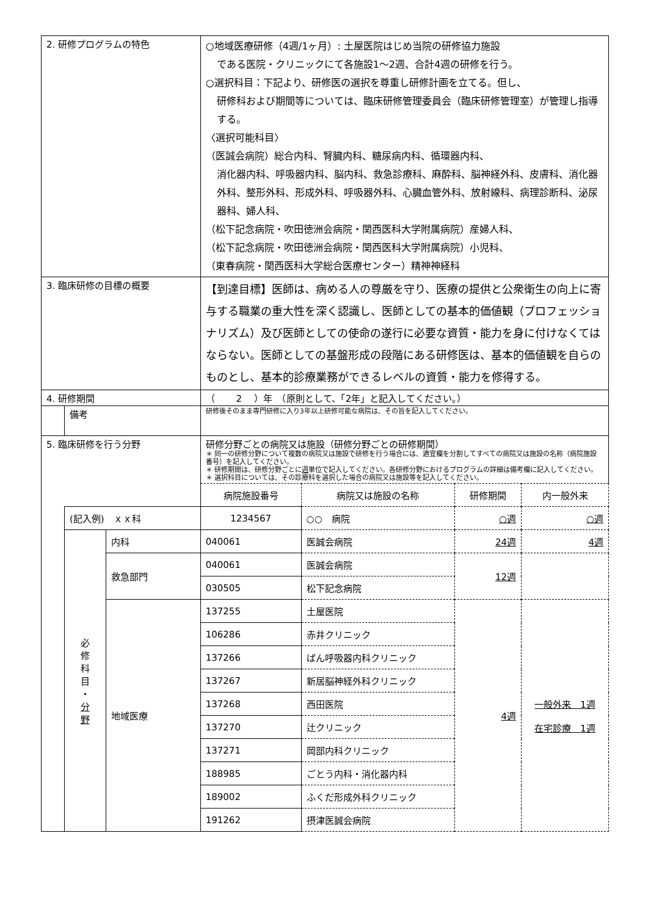| 2. 研修プログラムの特色 | | | ○地域医療研修（4週/1ヶ月）: 土屋医院はじめ当院の研修協力施設 である医院・クリニックにて各施設1〜2週、合計4週の研修を行う。 ○選択科目：下記より、研修医の選択を尊重し研修計画を立てる。但し、 研修科および期間等については、臨床研修管理委員会（臨床研修管理室）が管理し指導する。 〈選択可能科目〉 （医誠会病院）総合内科、腎臓内科、糖尿病内科、循環器内科、 消化器内科、呼吸器内科、脳内科、救急診療科、麻酔科、脳神経外科、皮膚科、消化器外科、整形外科、形成外科、呼吸器外科、心臓血管外科、放射線科、病理診断科、泌尿器科、婦人科、 （松下記念病院・吹田徳洲会病院・関西医科大学附属病院）産婦人科、 （松下記念病院・吹田徳洲会病院・関西医科大学附属病院）小児科、 （東春病院・関西医科大学総合医療センター）精神神経科 | | | |
| 3. 臨床研修の目標の概要 | | | 【到達目標】医師は、病める人の尊厳を守り、医療の提供と公衆衛生の向上に寄与する職業の重大性を深く認識し、医師としての基本的価値観（プロフェッショナリズム）及び医師としての使命の遂行に必要な資質・能力を身に付けなくてはならない。医師としての基盤形成の段階にある研修医は、基本的価値観を自らのものとし、基本的診療業務ができるレベルの資質・能力を修得する。 | | | |
| 4. 研修期間 | | | （ 2 ）年 （原則として、「2年」と記入してください。） | | | |
| | 備考 | | 研修後そのまま専門研修に入り3年以上研修可能な病院は、その旨を記入してください。 | | | |
| 5. 臨床研修を行う分野 | | | 研修分野ごとの病院又は施設（研修分野ごとの研修期間） ＊ 同一の研修分野について複数の病院又は施設で研修を行う場合には、適宜欄を分割してすべての病院又は施設の名称（病院施設番号）を記入してください。 ＊ 研修期間は、研修分野ごとに 週 単位で記入してください。各研修分野におけるプログラムの詳細は備考欄に記入してください。 ＊ 選択科目については、その診療科を選択した場合の病院又は施設等を記入してください。 | | | |
| | | | 病院施設番号 | 病院又は施設の名称 | 研修期間 | 内一般外来 |
| | (記入例) ｘｘ科 | | 1234567 | ○○ 病院 | ○週 | ○週 |
| | 必 修 科 目 ・ 分 野 | 内科 | 040061 | 医誠会病院 | 24週 | 4週 |
| | | 救急部門 | 040061 | 医誠会病院 | 12週 | |
| | | | 030505 | 松下記念病院 | | |
| | | 地域医療 | 137255 | 土屋医院 | 4週 | 一般外来 1週 在宅診療 1週 |
| | | | 106286 | 赤井クリニック | | |
| | | | 137266 | ばん呼吸器内科クリニック | | |
| | | | 137267 | 新居脳神経外科クリニック | | |
| | | | 137268 | 西田医院 | | |
| | | | 137270 | 辻クリニック | | |
| | | | 137271 | 岡部内科クリニック | | |
| | | | 188985 | ごとう内科・消化器内科 | | |
| | | | 189002 | ふくだ形成外科クリニック | | |
| | | | 191262 | 摂津医誠会病院 | | |